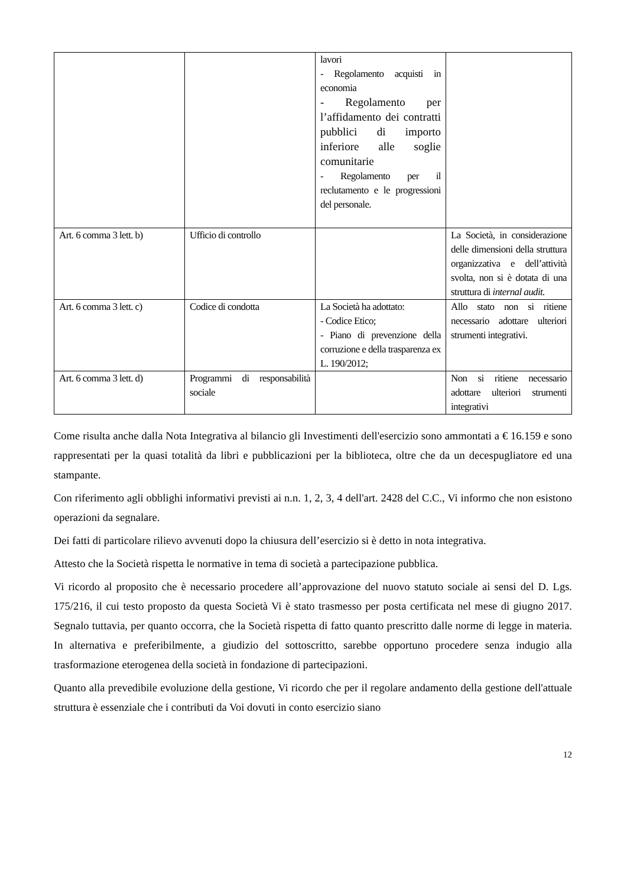| | | lavori - Regolamento acquisti in economia - Regolamento per l’affidamento dei contratti pubblici di importo inferiore alle soglie comunitarie - Regolamento per il reclutamento e le progressioni del personale. | |
| Art. 6 comma 3 lett. b) | Ufficio di controllo | | La Società, in considerazione delle dimensioni della struttura organizzativa e dell’attività svolta, non si è dotata di una struttura di internal audit. |
| Art. 6 comma 3 lett. c) | Codice di condotta | La Società ha adottato: - Codice Etico; - Piano di prevenzione della corruzione e della trasparenza ex L. 190/2012; | Allo stato non si ritiene necessario adottare ulteriori strumenti integrativi. |
| Art. 6 comma 3 lett. d) | Programmi di responsabilità sociale | | Non si ritiene necessario adottare ulteriori strumenti integrativi |
Come risulta anche dalla Nota Integrativa al bilancio gli Investimenti dell'esercizio sono ammontati a € 16.159 e sono rappresentati per la quasi totalità da libri e pubblicazioni per la biblioteca, oltre che da un decespugliatore ed una stampante.
Con riferimento agli obblighi informativi previsti ai n.n. 1, 2, 3, 4 dell'art. 2428 del C.C., Vi informo che non esistono operazioni da segnalare.
Dei fatti di particolare rilievo avvenuti dopo la chiusura dell’esercizio si è detto in nota integrativa.
Attesto che la Società rispetta le normative in tema di società a partecipazione pubblica.
Vi ricordo al proposito che è necessario procedere all’approvazione del nuovo statuto sociale ai sensi del D. Lgs. 175/216, il cui testo proposto da questa Società Vi è stato trasmesso per posta certificata nel mese di giugno 2017. Segnalo tuttavia, per quanto occorra, che la Società rispetta di fatto quanto prescritto dalle norme di legge in materia. In alternativa e preferibilmente, a giudizio del sottoscritto, sarebbe opportuno procedere senza indugio alla trasformazione eterogenea della società in fondazione di partecipazioni.
Quanto alla prevedibile evoluzione della gestione, Vi ricordo che per il regolare andamento della gestione dell'attuale struttura è essenziale che i contributi da Voi dovuti in conto esercizio siano
12